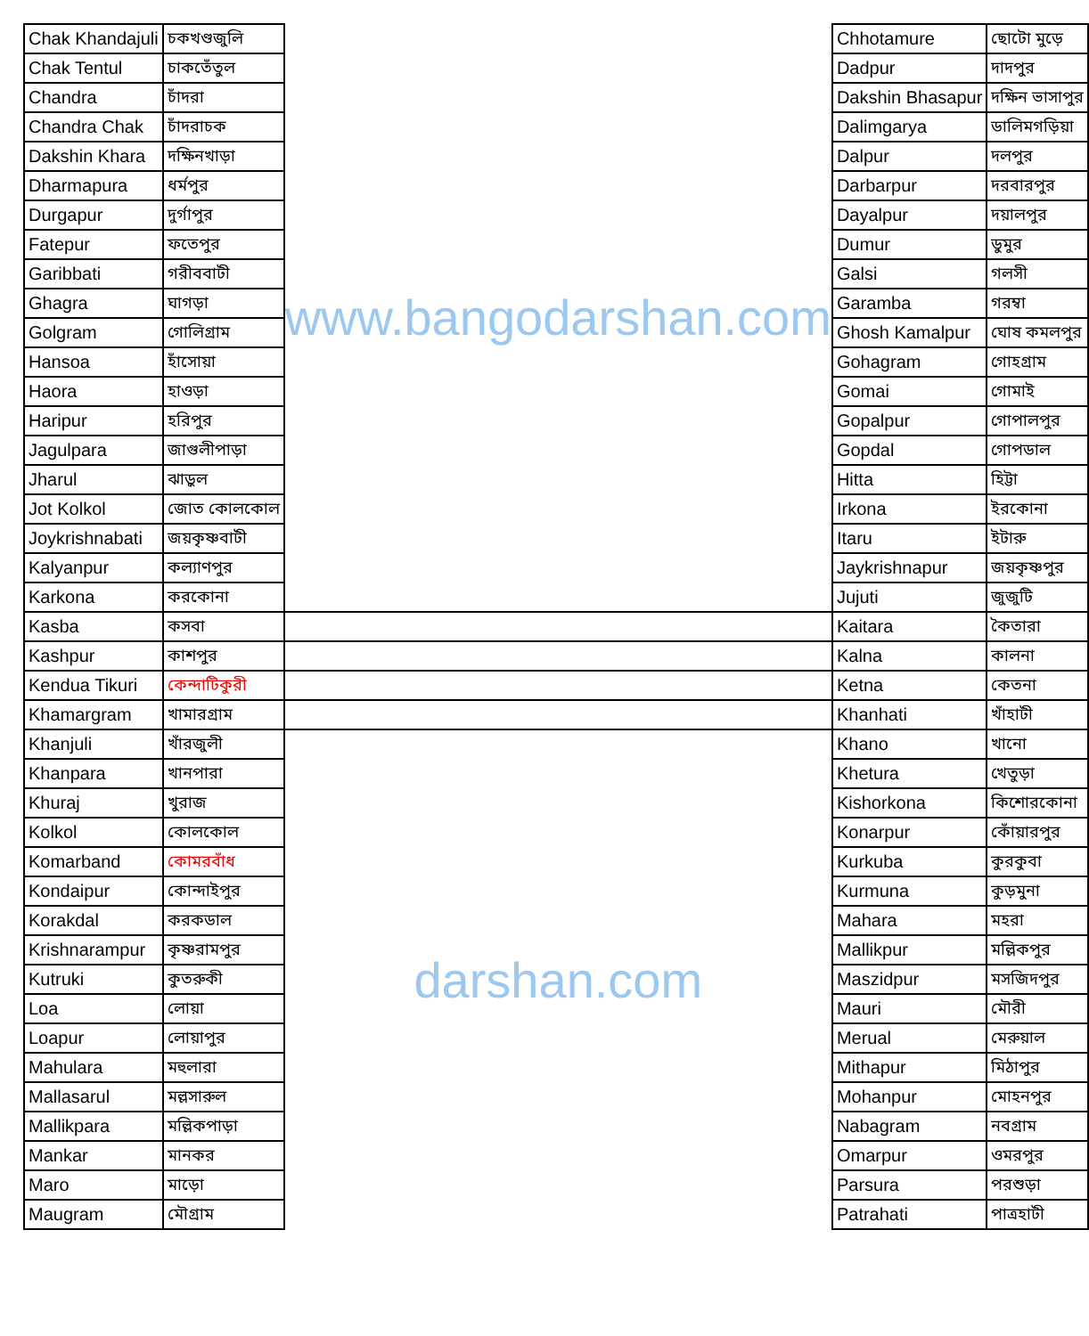| Chak Khandajuli | চকখণ্ডজুলি | www.bangodarshan.com | Chhotamure | ছোটো মুড়ে |
| Chak Tentul | চাকতেঁতুল | | Dadpur | দাদপুর |
| Chandra | চাঁদরা | | Dakshin Bhasapur | দক্ষিন ভাসাপুর |
| Chandra Chak | চাঁদরাচক | | Dalimgarya | ডালিমগড়িয়া |
| Dakshin Khara | দক্ষিনখাড়া | | Dalpur | দলপুর |
| Dharmapura | ধর্মপুর | | Darbarpur | দরবারপুর |
| Durgapur | দুর্গাপুর | | Dayalpur | দয়ালপুর |
| Fatepur | ফতেপুর | | Dumur | ডুমুর |
| Garibbati | গরীববাটী | | Galsi | গলসী |
| Ghagra | ঘাগড়া | | Garamba | গরম্বা |
| Golgram | গোলিগ্রাম | | Ghosh Kamalpur | ঘোষ কমলপুর |
| Hansoa | হাঁসোয়া | | Gohagram | গোহগ্রাম |
| Haora | হাওড়া | | Gomai | গোমাই |
| Haripur | হরিপুর | | Gopalpur | গোপালপুর |
| Jagulpara | জাগুলীপাড়া | | Gopdal | গোপডাল |
| Jharul | ঝাড়ুল | | Hitta | হিট্টা |
| Jot Kolkol | জোত কোলকোল | | Irkona | ইরকোনা |
| Joykrishnabati | জয়কৃষ্ণবাটী | | Itaru | ইটারু |
| Kalyanpur | কল্যাণপুর | | Jaykrishnapur | জয়কৃষ্ণপুর |
| Karkona | করকোনা | | Jujuti | জুজুটি |
| Kasba | কসবা | | Kaitara | কৈতারা |
| Kashpur | কাশপুর | | Kalna | কালনা |
| Kendua Tikuri | কেন্দাটিকুরী | | Ketna | কেতনা |
| Khamargram | খামারগ্রাম | | Khanhati | খাঁহাটী |
| Khanjuli | খাঁরজুলী | darshan.com | Khano | খানো |
| Khanpara | খানপারা | | Khetura | খেতুড়া |
| Khuraj | খুরাজ | | Kishorkona | কিশোরকোনা |
| Kolkol | কোলকোল | | Konarpur | কোঁয়ারপুর |
| Komarband | কোমরবাঁধ | | Kurkuba | কুরকুবা |
| Kondaipur | কোন্দাইপুর | | Kurmuna | কুড়মুনা |
| Korakdal | করকডাল | | Mahara | মহরা |
| Krishnarampur | কৃষ্ণরামপুর | | Mallikpur | মল্লিকপুর |
| Kutruki | কুতরুকী | | Maszidpur | মসজিদপুর |
| Loa | লোয়া | | Mauri | মৌরী |
| Loapur | লোয়াপুর | | Merual | মেরুয়াল |
| Mahulara | মহুলারা | | Mithapur | মিঠাপুর |
| Mallasarul | মল্লসারুল | | Mohanpur | মোহনপুর |
| Mallikpara | মল্লিকপাড়া | | Nabagram | নবগ্রাম |
| Mankar | মানকর | | Omarpur | ওমরপুর |
| Maro | মাড়ো | | Parsura | পরশুড়া |
| Maugram | মৌগ্রাম | | Patrahati | পাত্রহাটী |